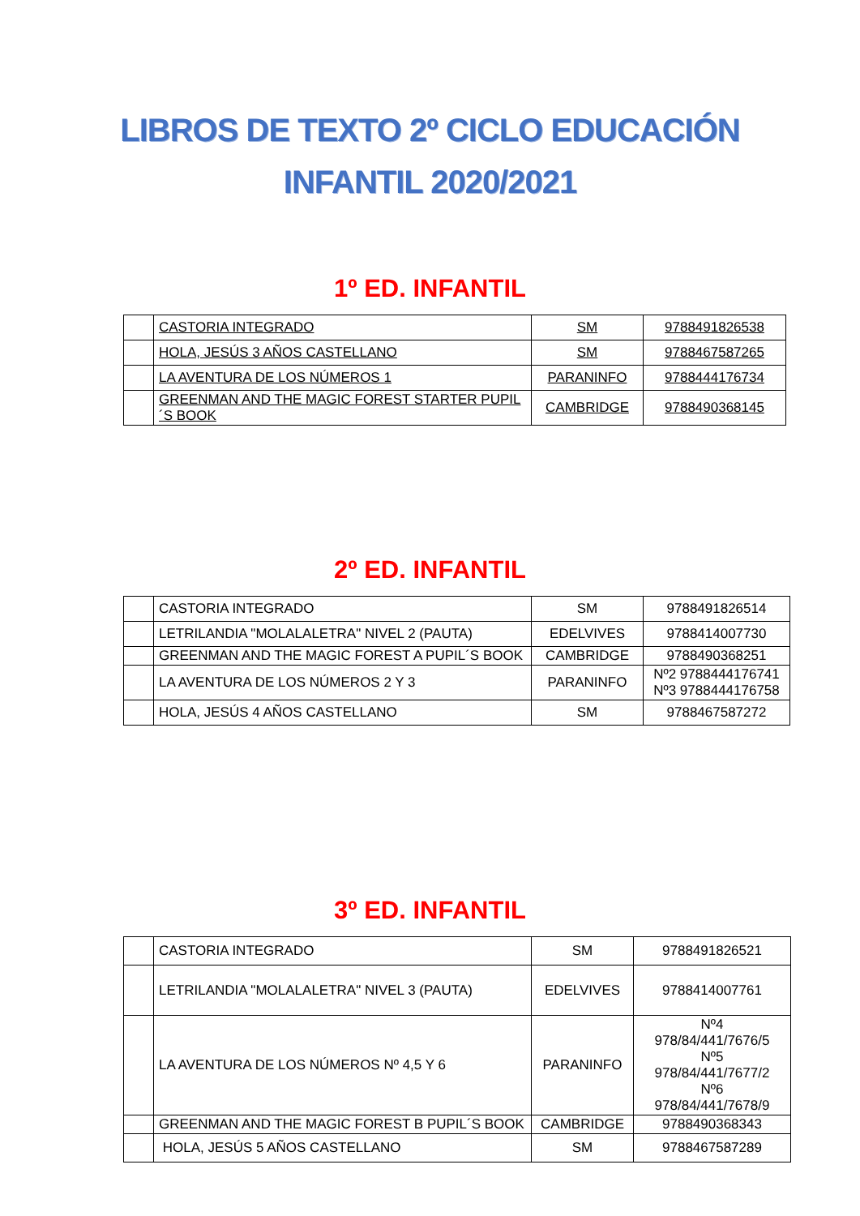LIBROS DE TEXTO 2º CICLO EDUCACIÓN INFANTIL 2020/2021
1º ED. INFANTIL
| | CASTORIA INTEGRADO | SM | 9788491826538 |
| | HOLA, JESÚS 3 AÑOS CASTELLANO | SM | 9788467587265 |
| | LA AVENTURA DE LOS NÚMEROS 1 | PARANINFO | 9788444176734 |
| | GREENMAN AND THE MAGIC FOREST STARTER PUPIL´S BOOK | CAMBRIDGE | 9788490368145 |
2º ED. INFANTIL
| | CASTORIA INTEGRADO | SM | 9788491826514 |
| | LETRILANDIA "MOLALALETRA" NIVEL 2 (PAUTA) | EDELVIVES | 9788414007730 |
| | GREENMAN AND THE MAGIC FOREST A PUPIL´S BOOK | CAMBRIDGE | 9788490368251 |
| | LA AVENTURA DE LOS NÚMEROS 2 Y 3 | PARANINFO | Nº2 9788444176741 Nº3 9788444176758 |
| | HOLA, JESÚS 4 AÑOS CASTELLANO | SM | 9788467587272 |
3º ED. INFANTIL
| | CASTORIA INTEGRADO | SM | 9788491826521 |
| | LETRILANDIA "MOLALALETRA" NIVEL 3 (PAUTA) | EDELVIVES | 9788414007761 |
| | LA AVENTURA DE LOS NÚMEROS Nº 4,5 Y 6 | PARANINFO | Nº4 978/84/441/7676/5 Nº5 978/84/441/7677/2 Nº6 978/84/441/7678/9 |
| | GREENMAN AND THE MAGIC FOREST B PUPIL´S BOOK | CAMBRIDGE | 9788490368343 |
| | HOLA, JESÚS 5 AÑOS CASTELLANO | SM | 9788467587289 |